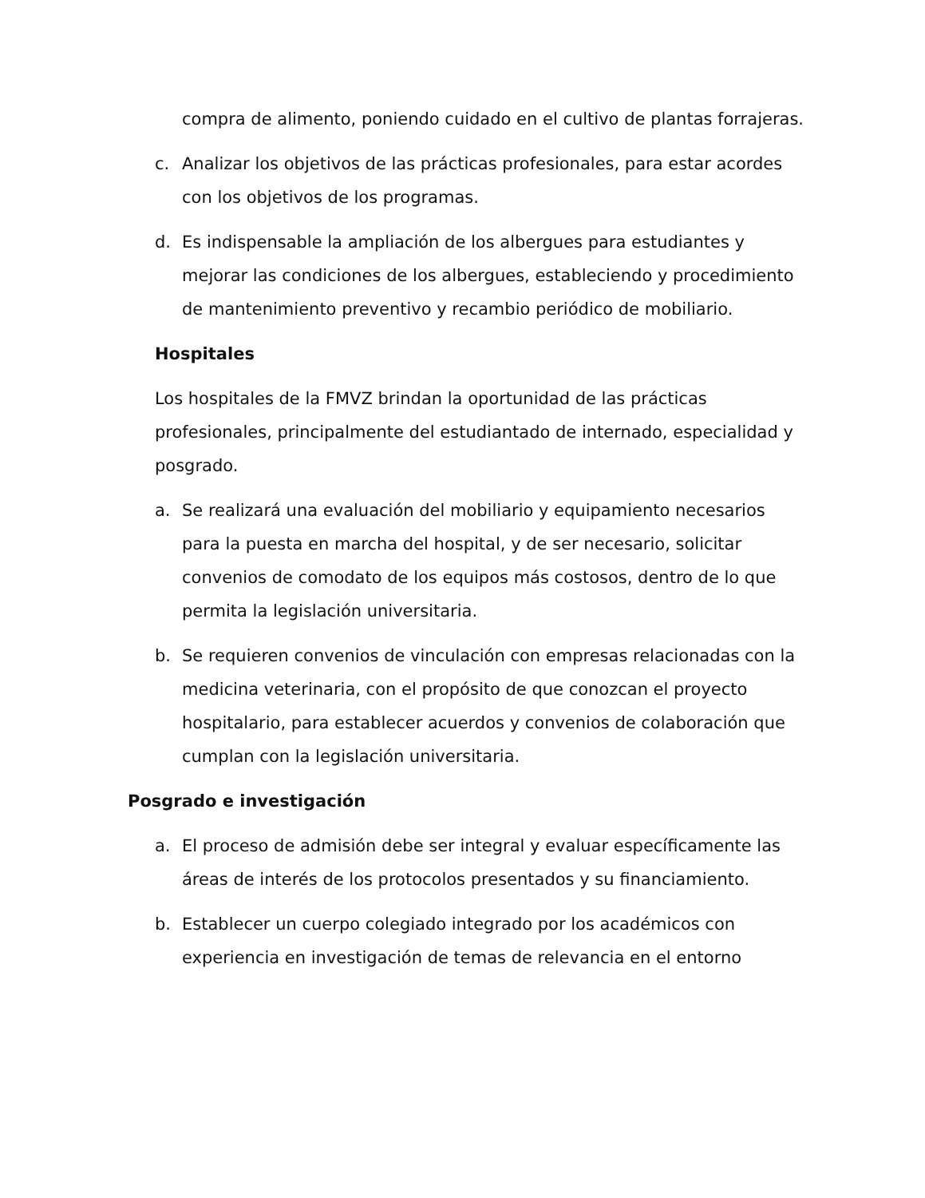compra de alimento, poniendo cuidado en el cultivo de plantas forrajeras.
c. Analizar los objetivos de las prácticas profesionales, para estar acordes con los objetivos de los programas.
d. Es indispensable la ampliación de los albergues para estudiantes y mejorar las condiciones de los albergues, estableciendo y procedimiento de mantenimiento preventivo y recambio periódico de mobiliario.
Hospitales
Los hospitales de la FMVZ brindan la oportunidad de las prácticas profesionales, principalmente del estudiantado de internado, especialidad y posgrado.
a. Se realizará una evaluación del mobiliario y equipamiento necesarios para la puesta en marcha del hospital, y de ser necesario, solicitar convenios de comodato de los equipos más costosos, dentro de lo que permita la legislación universitaria.
b. Se requieren convenios de vinculación con empresas relacionadas con la medicina veterinaria, con el propósito de que conozcan el proyecto hospitalario, para establecer acuerdos y convenios de colaboración que cumplan con la legislación universitaria.
Posgrado e investigación
a. El proceso de admisión debe ser integral y evaluar específicamente las áreas de interés de los protocolos presentados y su financiamiento.
b. Establecer un cuerpo colegiado integrado por los académicos con experiencia en investigación de temas de relevancia en el entorno